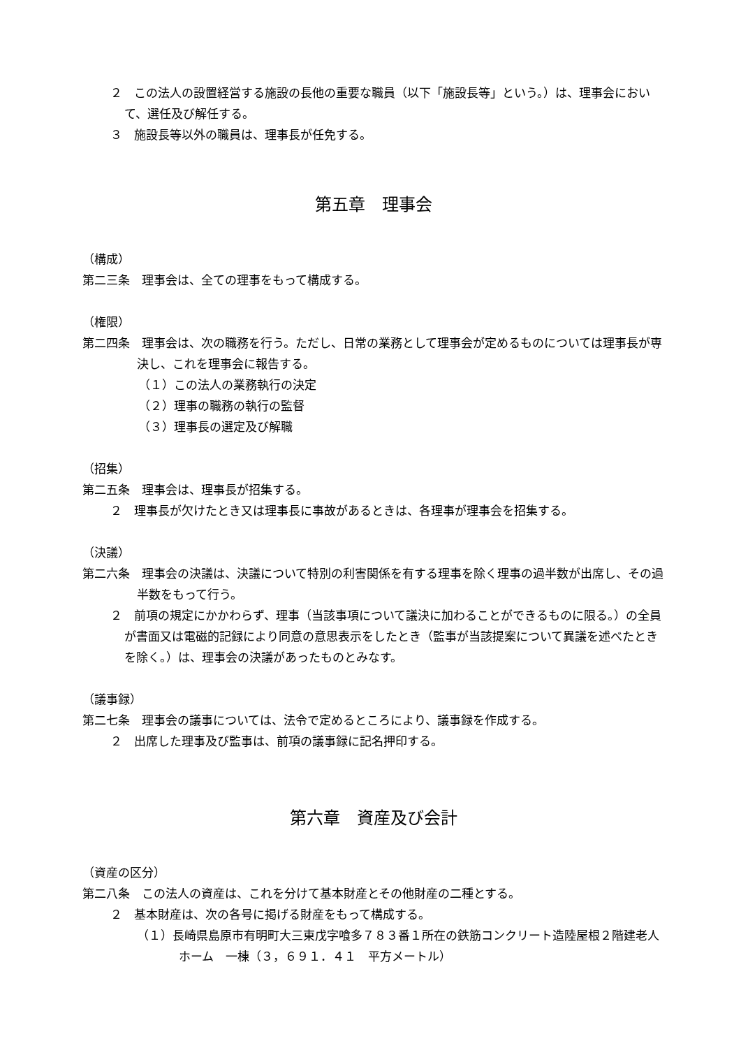２　この法人の設置経営する施設の長他の重要な職員（以下「施設長等」という。）は、理事会において、選任及び解任する。
３　施設長等以外の職員は、理事長が任免する。
第五章　理事会
（構成）
第二三条　理事会は、全ての理事をもって構成する。
（権限）
第二四条　理事会は、次の職務を行う。ただし、日常の業務として理事会が定めるものについては理事長が専決し、これを理事会に報告する。
（１）この法人の業務執行の決定
（２）理事の職務の執行の監督
（３）理事長の選定及び解職
（招集）
第二五条　理事会は、理事長が招集する。
２　理事長が欠けたとき又は理事長に事故があるときは、各理事が理事会を招集する。
（決議）
第二六条　理事会の決議は、決議について特別の利害関係を有する理事を除く理事の過半数が出席し、その過半数をもって行う。
２　前項の規定にかかわらず、理事（当該事項について議決に加わることができるものに限る。）の全員が書面又は電磁的記録により同意の意思表示をしたとき（監事が当該提案について異議を述べたときを除く。）は、理事会の決議があったものとみなす。
（議事録）
第二七条　理事会の議事については、法令で定めるところにより、議事録を作成する。
２　出席した理事及び監事は、前項の議事録に記名押印する。
第六章　資産及び会計
（資産の区分）
第二八条　この法人の資産は、これを分けて基本財産とその他財産の二種とする。
２　基本財産は、次の各号に掲げる財産をもって構成する。
（１）長崎県島原市有明町大三東戊字喰多７８３番１所在の鉄筋コンクリート造陸屋根２階建老人ホーム　一棟（３，６９１．４１　平方メートル）